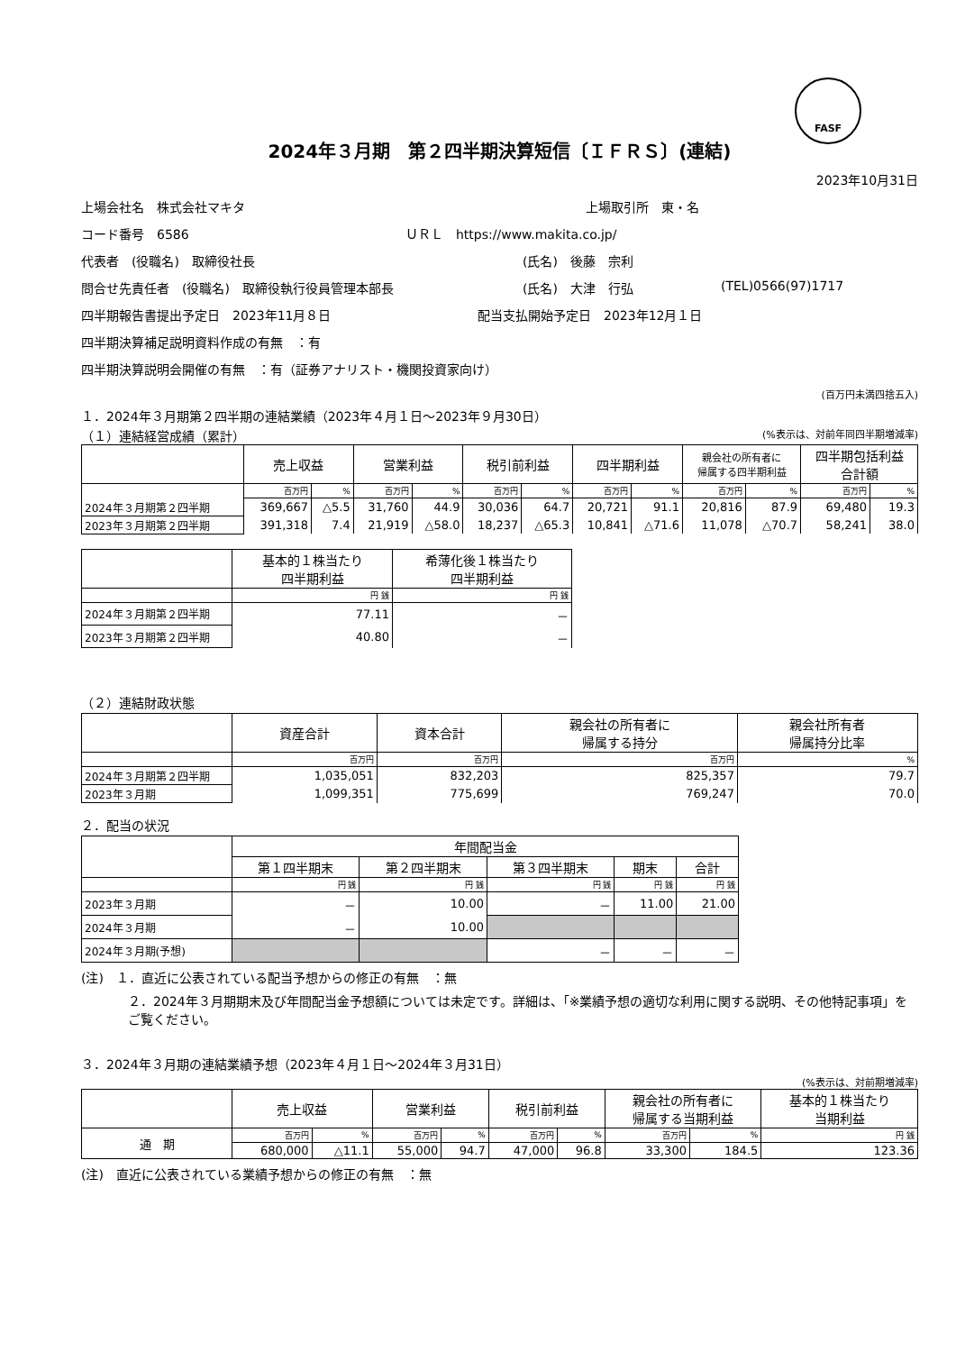FASF
2024年３月期　第２四半期決算短信〔ＩＦＲＳ〕(連結)
2023年10月31日
上場会社名　株式会社マキタ 上場取引所　東・名
コード番号　6586 ＵＲＬ　https://www.makita.co.jp/
代表者　(役職名)　取締役社長 (氏名)　後藤　宗利
問合せ先責任者　(役職名)　取締役執行役員管理本部長 (氏名)　大津　行弘 (TEL)0566(97)1717
四半期報告書提出予定日　2023年11月８日 配当支払開始予定日　2023年12月１日
四半期決算補足説明資料作成の有無　：有
四半期決算説明会開催の有無　：有（証券アナリスト・機関投資家向け）
(百万円未満四捨五入)
１．2024年３月期第２四半期の連結業績（2023年４月１日～2023年９月30日）
（１）連結経営成績（累計） (%表示は、対前年同四半期増減率)
| | 売上収益 | | 営業利益 | | 税引前利益 | | 四半期利益 | | 親会社の所有者に 帰属する四半期利益 | | 四半期包括利益 合計額 | |
| --- | --- | --- | --- | --- | --- | --- | --- | --- | --- | --- | --- | --- |
| | 百万円 | % | 百万円 | % | 百万円 | % | 百万円 | % | 百万円 | % | 百万円 | % |
| 2024年３月期第２四半期 | 369,667 | △5.5 | 31,760 | 44.9 | 30,036 | 64.7 | 20,721 | 91.1 | 20,816 | 87.9 | 69,480 | 19.3 |
| 2023年３月期第２四半期 | 391,318 | 7.4 | 21,919 | △58.0 | 18,237 | △65.3 | 10,841 | △71.6 | 11,078 | △70.7 | 58,241 | 38.0 |
| | 基本的１株当たり 四半期利益 | 希薄化後１株当たり 四半期利益 |
| --- | --- | --- |
| | 円 銭 | 円 銭 |
| 2024年３月期第２四半期 | 77.11 | － |
| 2023年３月期第２四半期 | 40.80 | － |
（２）連結財政状態
| | 資産合計 | 資本合計 | 親会社の所有者に 帰属する持分 | 親会社所有者 帰属持分比率 |
| --- | --- | --- | --- | --- |
| | 百万円 | 百万円 | 百万円 | % |
| 2024年３月期第２四半期 | 1,035,051 | 832,203 | 825,357 | 79.7 |
| 2023年３月期 | 1,099,351 | 775,699 | 769,247 | 70.0 |
２．配当の状況
| | 年間配当金 | | | | |
| --- | --- | --- | --- | --- | --- |
| | 第１四半期末 | 第２四半期末 | 第３四半期末 | 期末 | 合計 |
| | 円 銭 | 円 銭 | 円 銭 | 円 銭 | 円 銭 |
| 2023年３月期 | － | 10.00 | － | 11.00 | 21.00 |
| 2024年３月期 | － | 10.00 | | | |
| 2024年３月期(予想) | | | － | － | － |
(注)　１．直近に公表されている配当予想からの修正の有無　：無
２．2024年３月期期末及び年間配当金予想額については未定です。詳細は、「※業績予想の適切な利用に関する説明、その他特記事項」をご覧ください。
３．2024年３月期の連結業績予想（2023年４月１日～2024年３月31日）
(%表示は、対前期増減率)
| | 売上収益 | | 営業利益 | | 税引前利益 | | 親会社の所有者に 帰属する当期利益 | | 基本的１株当たり 当期利益 |
| --- | --- | --- | --- | --- | --- | --- | --- | --- | --- |
| 通 期 | 百万円 | % | 百万円 | % | 百万円 | % | 百万円 | % | 円 銭 |
| | 680,000 | △11.1 | 55,000 | 94.7 | 47,000 | 96.8 | 33,300 | 184.5 | 123.36 |
(注)　直近に公表されている業績予想からの修正の有無　：無